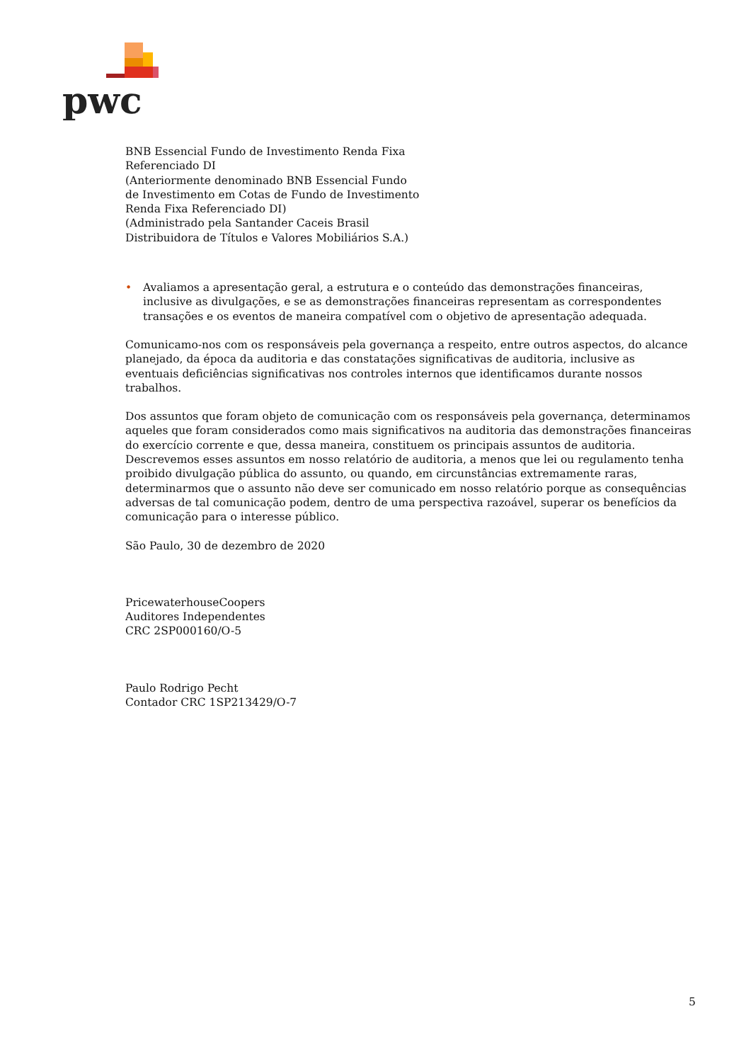pwc
BNB Essencial Fundo de Investimento Renda Fixa
Referenciado DI
(Anteriormente denominado BNB Essencial Fundo
de Investimento em Cotas de Fundo de Investimento
Renda Fixa Referenciado DI)
(Administrado pela Santander Caceis Brasil
Distribuidora de Títulos e Valores Mobiliários S.A.)
• Avaliamos a apresentação geral, a estrutura e o conteúdo das demonstrações financeiras, inclusive as divulgações, e se as demonstrações financeiras representam as correspondentes transações e os eventos de maneira compatível com o objetivo de apresentação adequada.
Comunicamo-nos com os responsáveis pela governança a respeito, entre outros aspectos, do alcance planejado, da época da auditoria e das constatações significativas de auditoria, inclusive as eventuais deficiências significativas nos controles internos que identificamos durante nossos trabalhos.
Dos assuntos que foram objeto de comunicação com os responsáveis pela governança, determinamos aqueles que foram considerados como mais significativos na auditoria das demonstrações financeiras do exercício corrente e que, dessa maneira, constituem os principais assuntos de auditoria. Descrevemos esses assuntos em nosso relatório de auditoria, a menos que lei ou regulamento tenha proibido divulgação pública do assunto, ou quando, em circunstâncias extremamente raras, determinarmos que o assunto não deve ser comunicado em nosso relatório porque as consequências adversas de tal comunicação podem, dentro de uma perspectiva razoável, superar os benefícios da comunicação para o interesse público.
São Paulo, 30 de dezembro de 2020
PricewaterhouseCoopers
Auditores Independentes
CRC 2SP000160/O-5
Paulo Rodrigo Pecht
Contador CRC 1SP213429/O-7
5